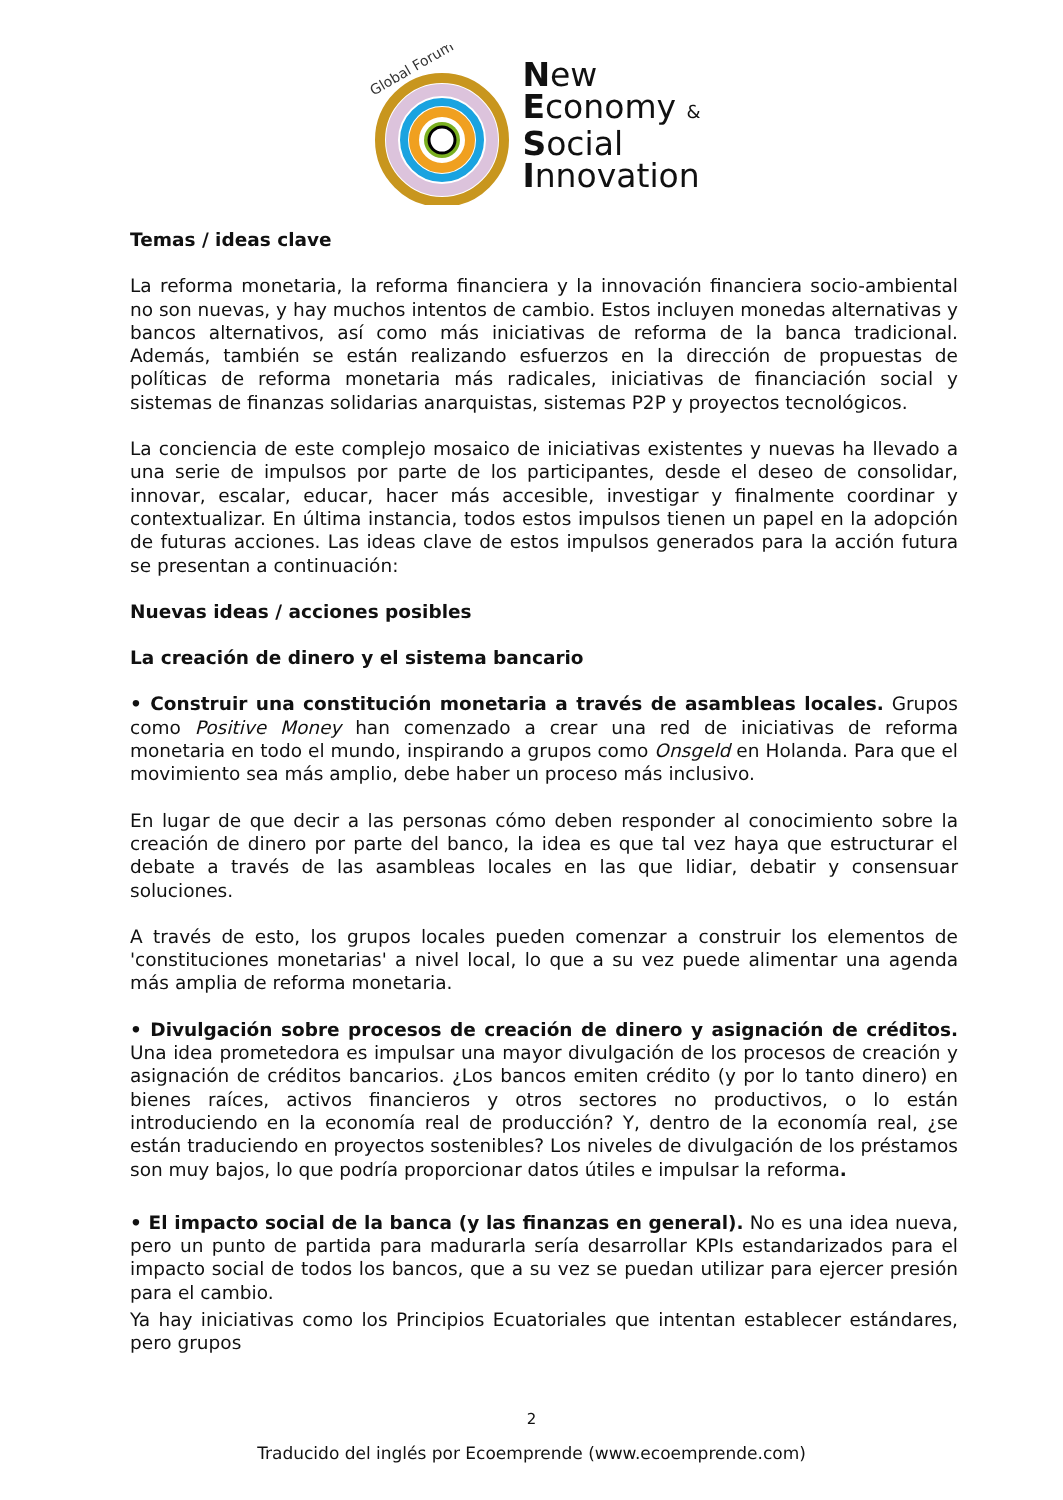Global Forum
New
Economy &
Social
Innovation
Temas / ideas clave
La reforma monetaria, la reforma financiera y la innovación financiera socio-ambiental no son nuevas, y hay muchos intentos de cambio. Estos incluyen monedas alternativas y bancos alternativos, así como más iniciativas de reforma de la banca tradicional. Además, también se están realizando esfuerzos en la dirección de propuestas de políticas de reforma monetaria más radicales, iniciativas de financiación social y sistemas de finanzas solidarias anarquistas, sistemas P2P y proyectos tecnológicos.
La conciencia de este complejo mosaico de iniciativas existentes y nuevas ha llevado a una serie de impulsos por parte de los participantes, desde el deseo de consolidar, innovar, escalar, educar, hacer más accesible, investigar y finalmente coordinar y contextualizar. En última instancia, todos estos impulsos tienen un papel en la adopción de futuras acciones. Las ideas clave de estos impulsos generados para la acción futura se presentan a continuación:
Nuevas ideas / acciones posibles
La creación de dinero y el sistema bancario
• Construir una constitución monetaria a través de asambleas locales. Grupos como Positive Money han comenzado a crear una red de iniciativas de reforma monetaria en todo el mundo, inspirando a grupos como Onsgeld en Holanda. Para que el movimiento sea más amplio, debe haber un proceso más inclusivo.
En lugar de que decir a las personas cómo deben responder al conocimiento sobre la creación de dinero por parte del banco, la idea es que tal vez haya que estructurar el debate a través de las asambleas locales en las que lidiar, debatir y consensuar soluciones.
A través de esto, los grupos locales pueden comenzar a construir los elementos de 'constituciones monetarias' a nivel local, lo que a su vez puede alimentar una agenda más amplia de reforma monetaria.
• Divulgación sobre procesos de creación de dinero y asignación de créditos. Una idea prometedora es impulsar una mayor divulgación de los procesos de creación y asignación de créditos bancarios. ¿Los bancos emiten crédito (y por lo tanto dinero) en bienes raíces, activos financieros y otros sectores no productivos, o lo están introduciendo en la economía real de producción? Y, dentro de la economía real, ¿se están traduciendo en proyectos sostenibles? Los niveles de divulgación de los préstamos son muy bajos, lo que podría proporcionar datos útiles e impulsar la reforma.
• El impacto social de la banca (y las finanzas en general). No es una idea nueva, pero un punto de partida para madurarla sería desarrollar KPIs estandarizados para el impacto social de todos los bancos, que a su vez se puedan utilizar para ejercer presión para el cambio.
Ya hay iniciativas como los Principios Ecuatoriales que intentan establecer estándares, pero grupos
2
Traducido del inglés por Ecoemprende (www.ecoemprende.com)